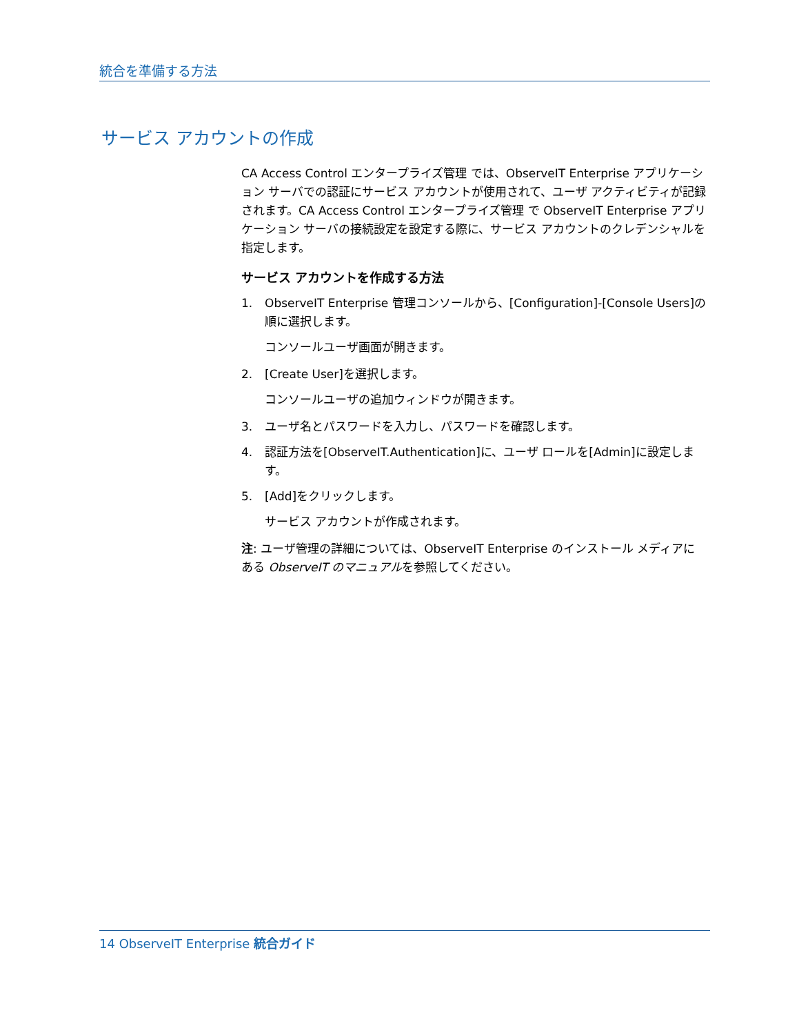統合を準備する方法
サービス アカウントの作成
CA Access Control エンタープライズ管理 では、ObserveIT Enterprise アプリケーション サーバでの認証にサービス アカウントが使用されて、ユーザ アクティビティが記録されます。CA Access Control エンタープライズ管理 で ObserveIT Enterprise アプリケーション サーバの接続設定を設定する際に、サービス アカウントのクレデンシャルを指定します。
サービス アカウントを作成する方法
1. ObserveIT Enterprise 管理コンソールから、[Configuration]-[Console Users]の順に選択します。
コンソールユーザ画面が開きます。
2. [Create User]を選択します。
コンソールユーザの追加ウィンドウが開きます。
3. ユーザ名とパスワードを入力し、パスワードを確認します。
4. 認証方法を[ObserveIT.Authentication]に、ユーザ ロールを[Admin]に設定します。
5. [Add]をクリックします。
サービス アカウントが作成されます。
注: ユーザ管理の詳細については、ObserveIT Enterprise のインストール メディアにある ObserveIT のマニュアルを参照してください。
14 ObserveIT Enterprise 統合ガイド